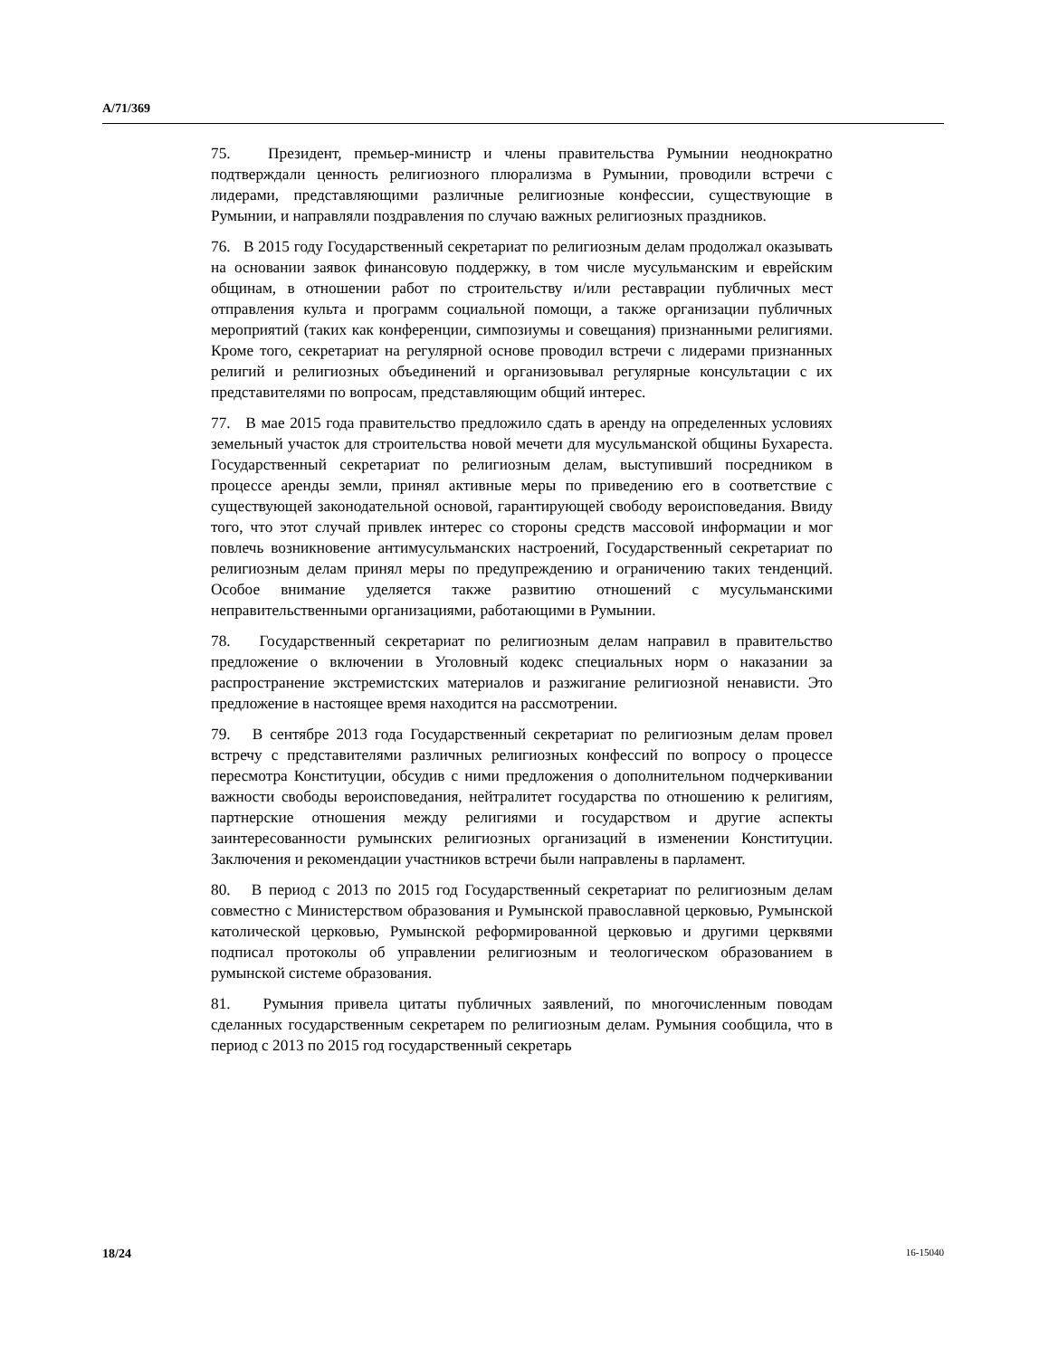A/71/369
75. Президент, премьер-министр и члены правительства Румынии неоднократно подтверждали ценность религиозного плюрализма в Румынии, проводили встречи с лидерами, представляющими различные религиозные конфессии, существующие в Румынии, и направляли поздравления по случаю важных религиозных праздников.
76. В 2015 году Государственный секретариат по религиозным делам продолжал оказывать на основании заявок финансовую поддержку, в том числе мусульманским и еврейским общинам, в отношении работ по строительству и/или реставрации публичных мест отправления культа и программ социальной помощи, а также организации публичных мероприятий (таких как конференции, симпозиумы и совещания) признанными религиями. Кроме того, секретариат на регулярной основе проводил встречи с лидерами признанных религий и религиозных объединений и организовывал регулярные консультации с их представителями по вопросам, представляющим общий интерес.
77. В мае 2015 года правительство предложило сдать в аренду на определенных условиях земельный участок для строительства новой мечети для мусульманской общины Бухареста. Государственный секретариат по религиозным делам, выступивший посредником в процессе аренды земли, принял активные меры по приведению его в соответствие с существующей законодательной основой, гарантирующей свободу вероисповедания. Ввиду того, что этот случай привлек интерес со стороны средств массовой информации и мог повлечь возникновение антимусульманских настроений, Государственный секретариат по религиозным делам принял меры по предупреждению и ограничению таких тенденций. Особое внимание уделяется также развитию отношений с мусульманскими неправительственными организациями, работающими в Румынии.
78. Государственный секретариат по религиозным делам направил в правительство предложение о включении в Уголовный кодекс специальных норм о наказании за распространение экстремистских материалов и разжигание религиозной ненависти. Это предложение в настоящее время находится на рассмотрении.
79. В сентябре 2013 года Государственный секретариат по религиозным делам провел встречу с представителями различных религиозных конфессий по вопросу о процессе пересмотра Конституции, обсудив с ними предложения о дополнительном подчеркивании важности свободы вероисповедания, нейтралитет государства по отношению к религиям, партнерские отношения между религиями и государством и другие аспекты заинтересованности румынских религиозных организаций в изменении Конституции. Заключения и рекомендации участников встречи были направлены в парламент.
80. В период с 2013 по 2015 год Государственный секретариат по религиозным делам совместно с Министерством образования и Румынской православной церковью, Румынской католической церковью, Румынской реформированной церковью и другими церквями подписал протоколы об управлении религиозным и теологическом образованием в румынской системе образования.
81. Румыния привела цитаты публичных заявлений, по многочисленным поводам сделанных государственным секретарем по религиозным делам. Румыния сообщила, что в период с 2013 по 2015 год государственный секретарь
18/24 16-15040